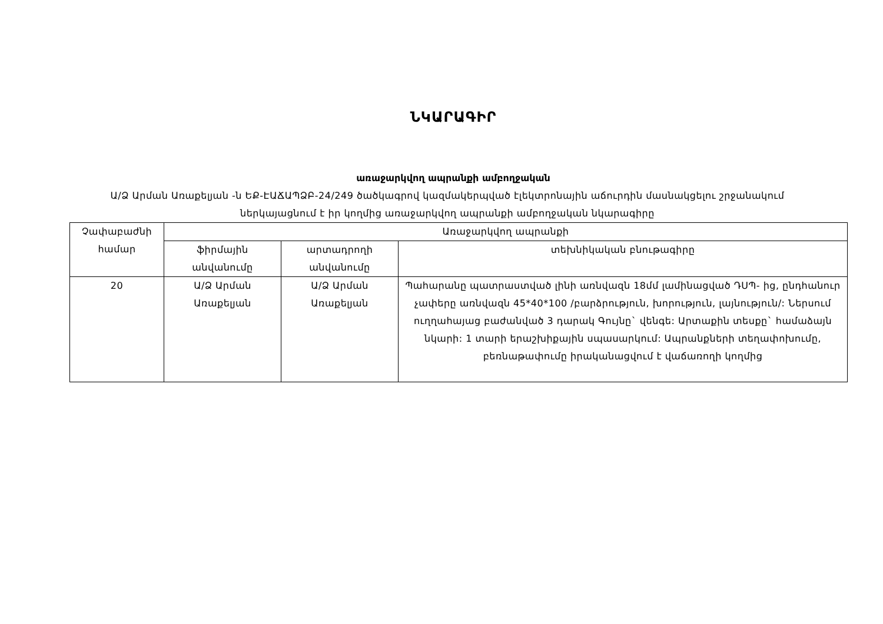ՆԿԱՐԱԳԻՐ
առաջարկվող ապրանքի ամբողջական
Ա/Ձ Արման Առաքելյան -ն ԵՔ-ԷԱՃԱՊՁԲ-24/249 ծածկագրով կազմակերպված էլեկտրոնային աճուրդին մասնակցելու շրջանակում ներկայացնում է իր կողմից առաջարկվող ապրանքի ամբողջական նկարագիրը
| Չափաբաժնի համար | Առաջարկվող ապրանքի | | |
| --- | --- | --- | --- |
| | ֆիրմային անվանումը | արտադրողի անվանումը | տեխնիկական բնութագիրը |
| 20 | Ա/Ձ Արման Առաքելյան | Ա/Ձ Արման Առաքելյան | Պահարանը պատրաստված լինի առնվազն 18մմ լամինացված ԴՍՊ- ից, ընդհանուր չափերը առնվազն 45*40*100 /բարձրություն, խորություն, լայնություն/: Ներսում ուղղահայաց բաժանված 3 դարակ Գույնը` վենգե: Արտաքին տեսքը` համաձայն նկարի: 1 տարի երաշխիքային սպասարկում: Ապրանքների տեղափոխումը, բեռնաթափումը իրականացվում է վաճառողի կողմից |